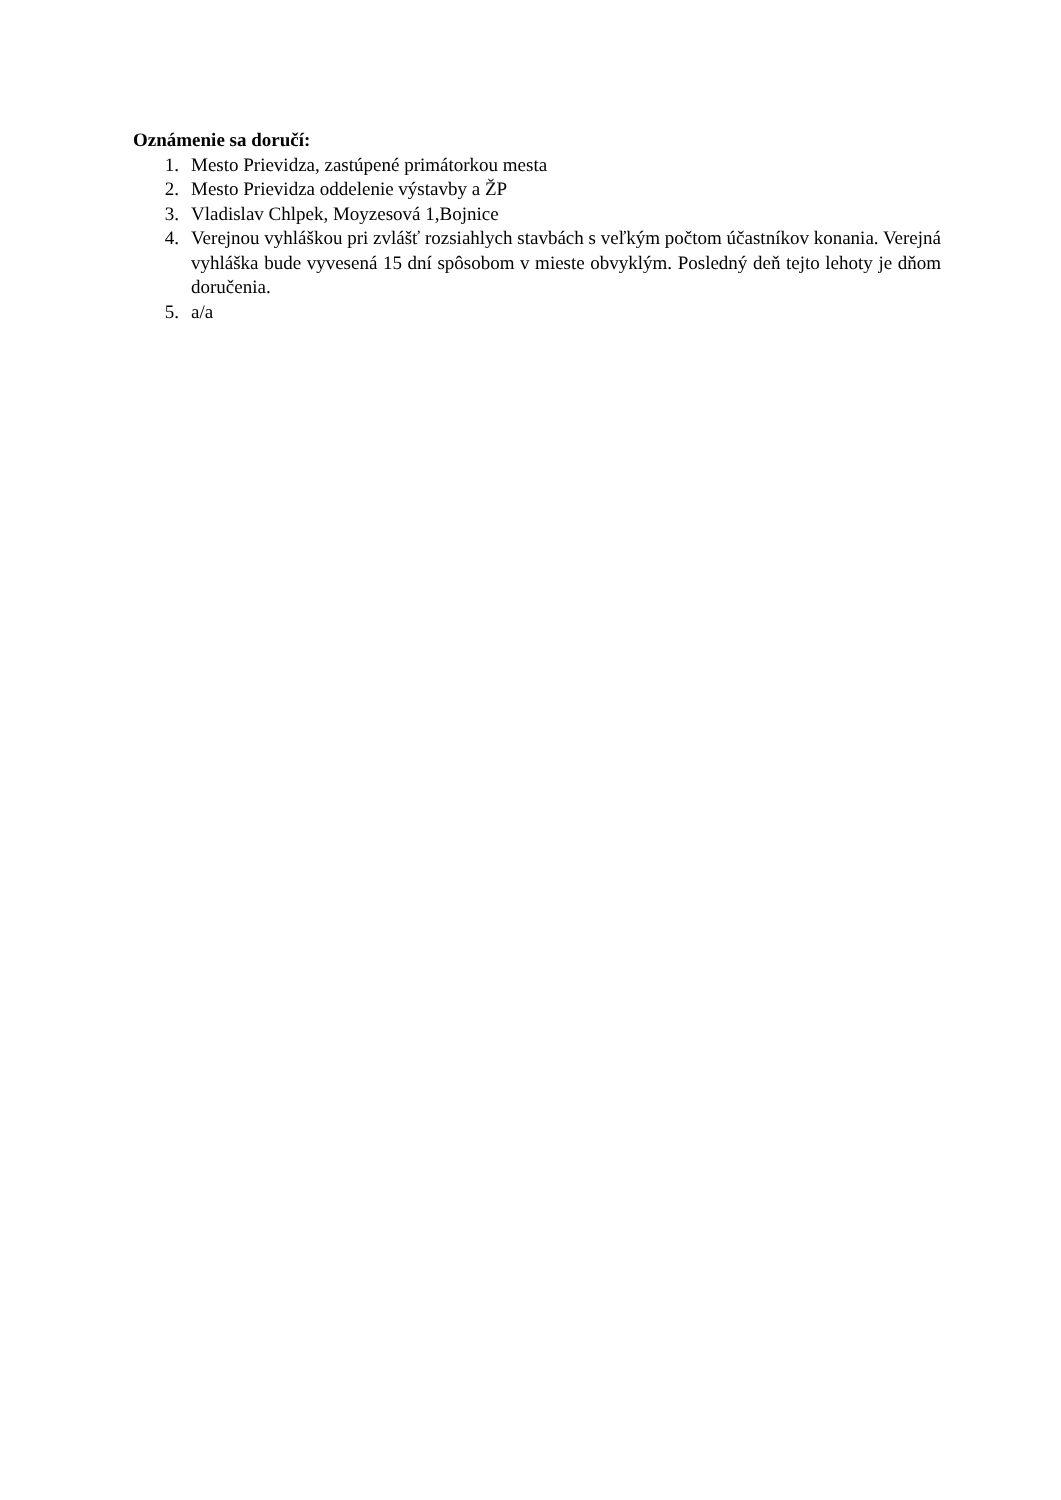Oznámenie sa doručí:
1. Mesto Prievidza, zastúpené primátorkou mesta
2. Mesto Prievidza oddelenie výstavby a ŽP
3. Vladislav Chlpek, Moyzesová 1,Bojnice
4. Verejnou vyhláškou pri zvlášť rozsiahlych stavbách s veľkým počtom účastníkov konania. Verejná vyhláška bude vyvesená 15 dní spôsobom v mieste obvyklým. Posledný deň tejto lehoty je dňom doručenia.
5. a/a